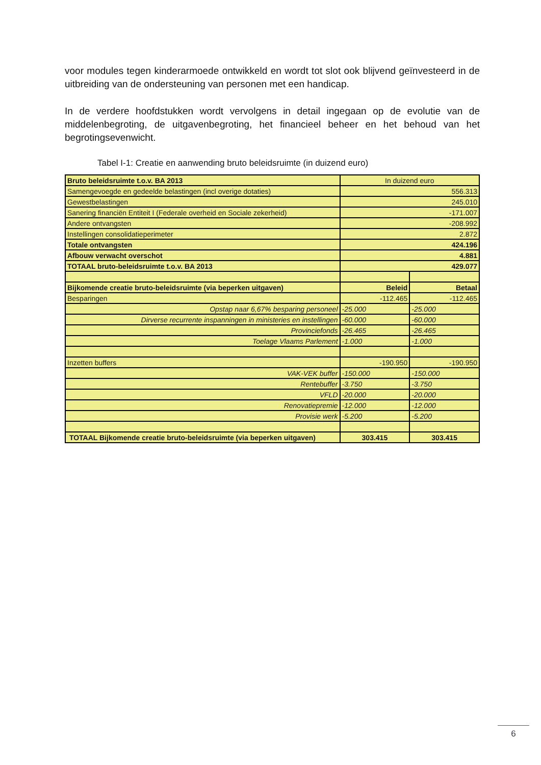voor modules tegen kinderarmoede ontwikkeld en wordt tot slot ook blijvend geïnvesteerd in de uitbreiding van de ondersteuning van personen met een handicap.
In de verdere hoofdstukken wordt vervolgens in detail ingegaan op de evolutie van de middelenbegroting, de uitgavenbegroting, het financieel beheer en het behoud van het begrotingsevenwicht.
Tabel I-1: Creatie en aanwending bruto beleidsruimte (in duizend euro)
| Bruto beleidsruimte t.o.v. BA 2013 | In duizend euro | |
| Samengevoegde en gedeelde belastingen (incl overige dotaties) | 556.313 | |
| Gewestbelastingen | 245.010 | |
| Sanering financiën Entiteit I (Federale overheid en Sociale zekerheid) | -171.007 | |
| Andere ontvangsten | -208.992 | |
| Instellingen consolidatieperimeter | 2.872 | |
| Totale ontvangsten | 424.196 | |
| Afbouw verwacht overschot | 4.881 | |
| TOTAAL bruto-beleidsruimte t.o.v. BA 2013 | 429.077 | |
| Bijkomende creatie bruto-beleidsruimte (via beperken uitgaven) | Beleid | Betaal |
| Besparingen | -112.465 | -112.465 |
| Opstap naar 6,67% besparing personeel | -25.000 | -25.000 |
| Dirverse recurrente inspanningen in ministeries en instellingen | -60.000 | -60.000 |
| Provinciefonds | -26.465 | -26.465 |
| Toelage Vlaams Parlement | -1.000 | -1.000 |
| Inzetten buffers | -190.950 | -190.950 |
| VAK-VEK buffer | -150.000 | -150.000 |
| Rentebuffer | -3.750 | -3.750 |
| VFLD | -20.000 | -20.000 |
| Renovatiepremie | -12.000 | -12.000 |
| Provisie werk | -5.200 | -5.200 |
| TOTAAL Bijkomende creatie bruto-beleidsruimte (via beperken uitgaven) | 303.415 | 303.415 |
6